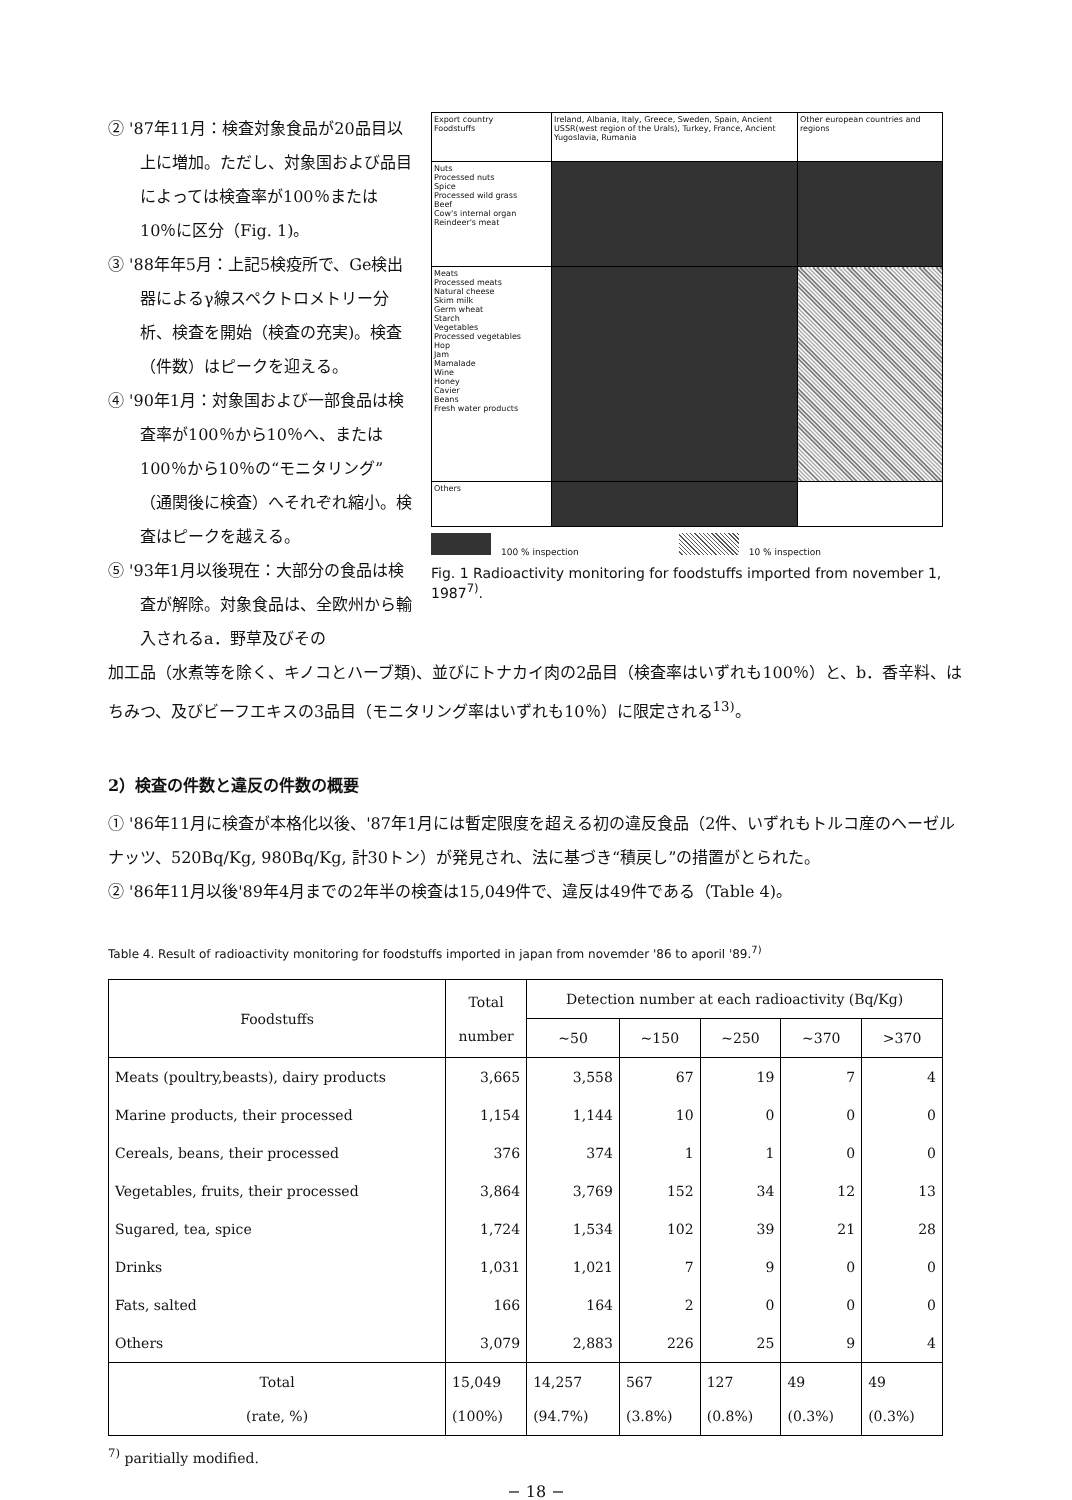② '87年11月：検査対象食品が20品目以上に増加。ただし、対象国および品目によっては検査率が100％または10％に区分（Fig. 1)。
③ '88年年5月：上記5検疫所で、Ge検出器によるγ線スペクトロメトリー分析、検査を開始（検査の充実)。検査（件数）はピークを迎える。
④ '90年1月：対象国および一部食品は検査率が100％から10％へ、または100％から10％の“モニタリング”（通関後に検査）へそれぞれ縮小。検査はピークを越える。
⑤ '93年1月以後現在：大部分の食品は検査が解除。対象食品は、全欧州から輸入されるa．野草及びその
| Export country Foodstuffs | Ireland, Albania, Italy, Greece, Sweden, Spain, Ancient USSR(west region of the Urals), Turkey, France, Ancient Yugoslavia, Rumania | Other european countries and regions |
| Nuts Processed nuts Spice Processed wild grass Beef Cow's internal organ Reindeer's meat | | |
| Meats Processed meats Natural cheese Skim milk Germ wheat Starch Vegetables Processed vegetables Hop Jam Mamalade Wine Honey Cavier Beans Fresh water products | | |
| Others | | |
100 % inspection 10 % inspection
Fig. 1 Radioactivity monitoring for foodstuffs imported from november 1, 1987<sup>7)</sup>.
加工品（水煮等を除く、キノコとハーブ類)、並びにトナカイ肉の2品目（検査率はいずれも100％）と、b．香辛料、はちみつ、及びビーフエキスの3品目（モニタリング率はいずれも10％）に限定される<sup>13)</sup>。
2）検査の件数と違反の件数の概要
① '86年11月に検査が本格化以後、'87年1月には暫定限度を超える初の違反食品（2件、いずれもトルコ産のヘーゼルナッツ、520Bq/Kg, 980Bq/Kg, 計30トン）が発見され、法に基づき“積戻し”の措置がとられた。
② '86年11月以後'89年4月までの2年半の検査は15,049件で、違反は49件である（Table 4)。
Table 4. Result of radioactivity monitoring for foodstuffs imported in japan from novemder '86 to aporil '89.<sup>7)</sup>
| Foodstuffs | Total number | Detection number at each radioactivity (Bq/Kg) | | | | |
| --- | --- | --- | --- | --- | --- | --- |
| | | ~50 | ~150 | ~250 | ~370 | >370 |
| Meats (poultry,beasts), dairy products | 3,665 | 3,558 | 67 | 19 | 7 | 4 |
| Marine products, their processed | 1,154 | 1,144 | 10 | 0 | 0 | 0 |
| Cereals, beans, their processed | 376 | 374 | 1 | 1 | 0 | 0 |
| Vegetables, fruits, their processed | 3,864 | 3,769 | 152 | 34 | 12 | 13 |
| Sugared, tea, spice | 1,724 | 1,534 | 102 | 39 | 21 | 28 |
| Drinks | 1,031 | 1,021 | 7 | 9 | 0 | 0 |
| Fats, salted | 166 | 164 | 2 | 0 | 0 | 0 |
| Others | 3,079 | 2,883 | 226 | 25 | 9 | 4 |
| Total (rate, %) | 15,049 (100%) | 14,257 (94.7%) | 567 (3.8%) | 127 (0.8%) | 49 (0.3%) | 49 (0.3%) |
<sup>7)</sup> paritially modified.
− 18 −